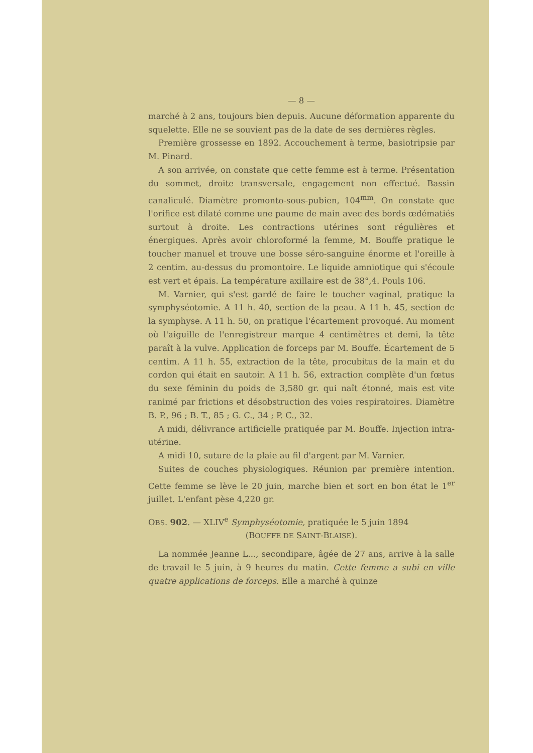— 8 —
marché à 2 ans, toujours bien depuis. Aucune déformation apparente du squelette. Elle ne se souvient pas de la date de ses dernières règles.
Première grossesse en 1892. Accouchement à terme, basiotripsie par M. Pinard.
A son arrivée, on constate que cette femme est à terme. Présentation du sommet, droite transversale, engagement non effectué. Bassin canaliculé. Diamètre promonto-sous-pubien, 104<sup>mm</sup>. On constate que l'orifice est dilaté comme une paume de main avec des bords œdématiés surtout à droite. Les contractions utérines sont régulières et énergiques. Après avoir chloroformé la femme, M. Bouffe pratique le toucher manuel et trouve une bosse séro-sanguine énorme et l'oreille à 2 centim. au-dessus du promontoire. Le liquide amniotique qui s'écoule est vert et épais. La température axillaire est de 38°,4. Pouls 106.
M. Varnier, qui s'est gardé de faire le toucher vaginal, pratique la symphyséotomie. A 11 h. 40, section de la peau. A 11 h. 45, section de la symphyse. A 11 h. 50, on pratique l'écartement provoqué. Au moment où l'aiguille de l'enregistreur marque 4 centimètres et demi, la tête paraît à la vulve. Application de forceps par M. Bouffe. Écartement de 5 centim. A 11 h. 55, extraction de la tête, procubitus de la main et du cordon qui était en sautoir. A 11 h. 56, extraction complète d'un fœtus du sexe féminin du poids de 3,580 gr. qui naît étonné, mais est vite ranimé par frictions et désobstruction des voies respiratoires. Diamètre B. P., 96 ; B. T., 85 ; G. C., 34 ; P. C., 32.
A midi, délivrance artificielle pratiquée par M. Bouffe. Injection intra-utérine.
A midi 10, suture de la plaie au fil d'argent par M. Varnier.
Suites de couches physiologiques. Réunion par première intention. Cette femme se lève le 20 juin, marche bien et sort en bon état le 1<sup>er</sup> juillet. L'enfant pèse 4,220 gr.
OBS. 902. — XLIV<sup>e</sup> Symphyséotomie, pratiquée le 5 juin 1894
(BOUFFE DE SAINT-BLAISE).
La nommée Jeanne L..., secondipare, âgée de 27 ans, arrive à la salle de travail le 5 juin, à 9 heures du matin. Cette femme a subi en ville quatre applications de forceps. Elle a marché à quinze